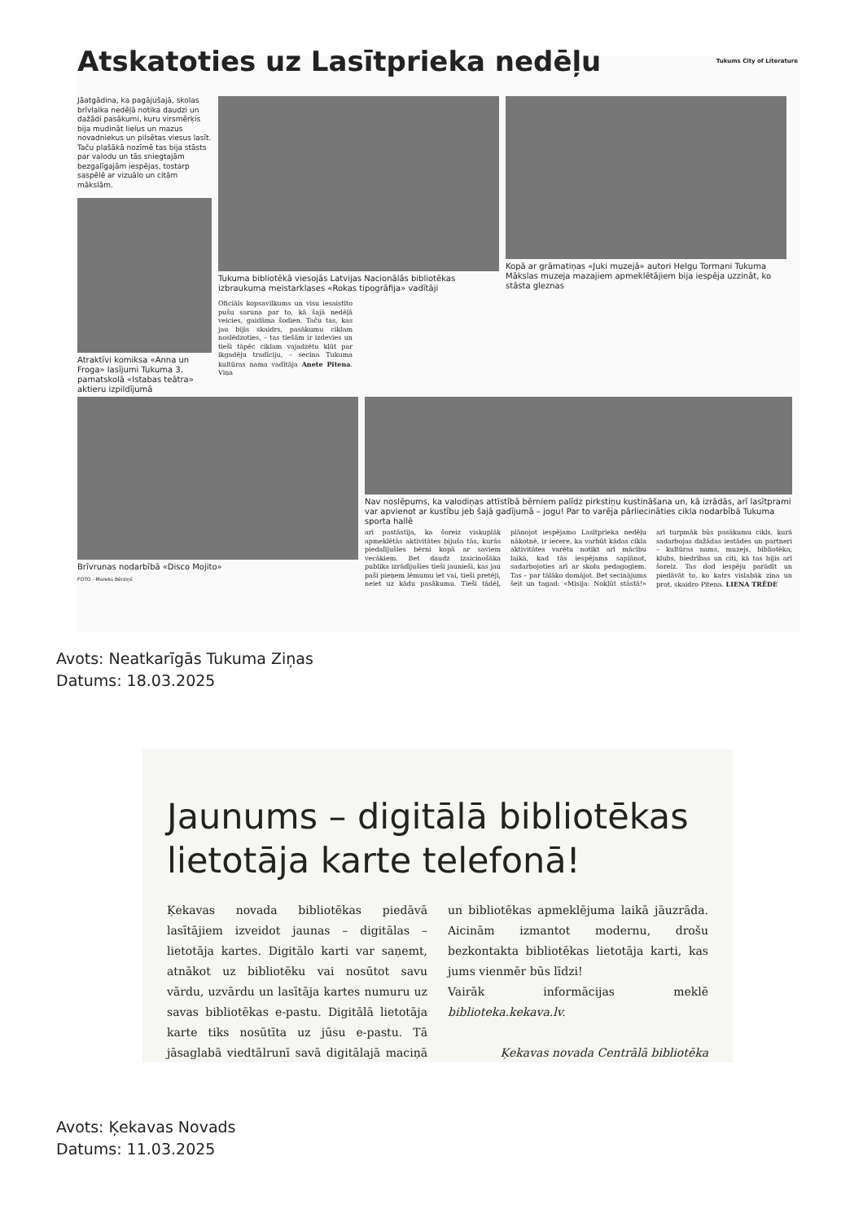Atskatoties uz Lasītprieka nedēļu Tukums City of Literature
Jāatgādina, ka pagājušajā, skolas brīvlaika nedēļā notika daudzi un dažādi pasākumi, kuru virsmērķis bija mudināt lielus un mazus novadniekus un pilsētas viesus lasīt. Taču plašākā nozīmē tas bija stāsts par valodu un tās sniegtajām bezgalīgajām iespējas, tostarp saspēlē ar vizuālo un citām mākslām.
Atraktīvi komiksa «Anna un Froga» lasījumi Tukuma 3. pamatskolā «Istabas teātra» aktieru izpildījumā
Tukuma bibliotēkā viesojās Latvijas Nacionālās bibliotēkas izbraukuma meistarklases «Rokas tipogrāfija» vadītāji
Oficiāls kopsavilkums un visu iesaistīto pušu saruna par to, kā šajā nedēļā veicies, gaidāma šodien. Taču tas, kas jau bijis skaidrs, pasākumu ciklam noslēdzoties, – tas tiešām ir izdevies un tieši tāpēc ciklam vajadzētu kļūt par ikgadēju tradīciju, – secina Tukuma kultūras nama vadītāja Anete Pitena. Viņa
Kopā ar grāmatiņas «Juki muzejā» autori Helgu Tormani Tukuma Mākslas muzeja mazajiem apmeklētājiem bija iespēja uzzināt, ko stāsta gleznas
Brīvrunas nodarbībā «Disco Mojito»
FOTO - Mareks Bērziņš
Nav noslēpums, ka valodiņas attīstībā bērniem palīdz pirkstiņu kustināšana un, kā izrādās, arī lasītprami var apvienot ar kustību jeb šajā gadījumā – jogu! Par to varēja pārliecināties cikla nodarbībā Tukuma sporta hallē
arī pastāstīja, ka šoreiz viskuplāk apmeklētās aktivitātes bijuša tās, kurās piedalījušies bērni kopā ar saviem vecākiem. Bet daudz izaicinošāka publika izrādījušies tieši jaunieši, kas jau paši pieņem lēmumu iet vai, tieši pretēji, neiet uz kādu pasākumu. Tieši tādēļ, plānojot iespējamo Lasītprieka nedēļu nākotnē, ir iecere, ka varbūt kādas cikla aktivitātes varētu notikt arī mācību laikā, kad tās iespējams saplānot, sadarbojoties arī ar skolu pedagogiem. Tas – par tālāko domājot. Bet secinājums šeit un tagad: «Misija: Nokļūt stāstā!» arī turpmāk būs pasākumu cikls, kurā sadarbojas dažādas iestādes un partneri – kultūras nams, muzejs, bibliotēka, klubs, biedrības un citi, kā tas bijis arī šoreiz. Tas dod iespēju parādīt un piedāvāt to, ko katrs vislabāk zina un prot, skaidro Pitena. LIENA TRĒDE
Avots: Neatkarīgās Tukuma Ziņas
Datums: 18.03.2025
Jaunums – digitālā bibliotēkas lietotāja karte telefonā!
Ķekavas novada bibliotēkas piedāvā lasītājiem izveidot jaunas – digitālas – lietotāja kartes. Digitālo karti var saņemt, atnākot uz bibliotēku vai nosūtot savu vārdu, uzvārdu un lasītāja kartes numuru uz savas bibliotēkas e-pastu. Digitālā lietotāja karte tiks nosūtīta uz jūsu e-pastu. Tā jāsaglabā viedtālrunī savā digitālajā maciņā un bibliotēkas apmeklējuma laikā jāuzrāda. Aicinām izmantot modernu, drošu bezkontakta bibliotēkas lietotāja karti, kas jums vienmēr būs līdzi!
Vairāk informācijas meklē biblioteka.kekava.lv.
Ķekavas novada Centrālā bibliotēka
Avots: Ķekavas Novads
Datums: 11.03.2025